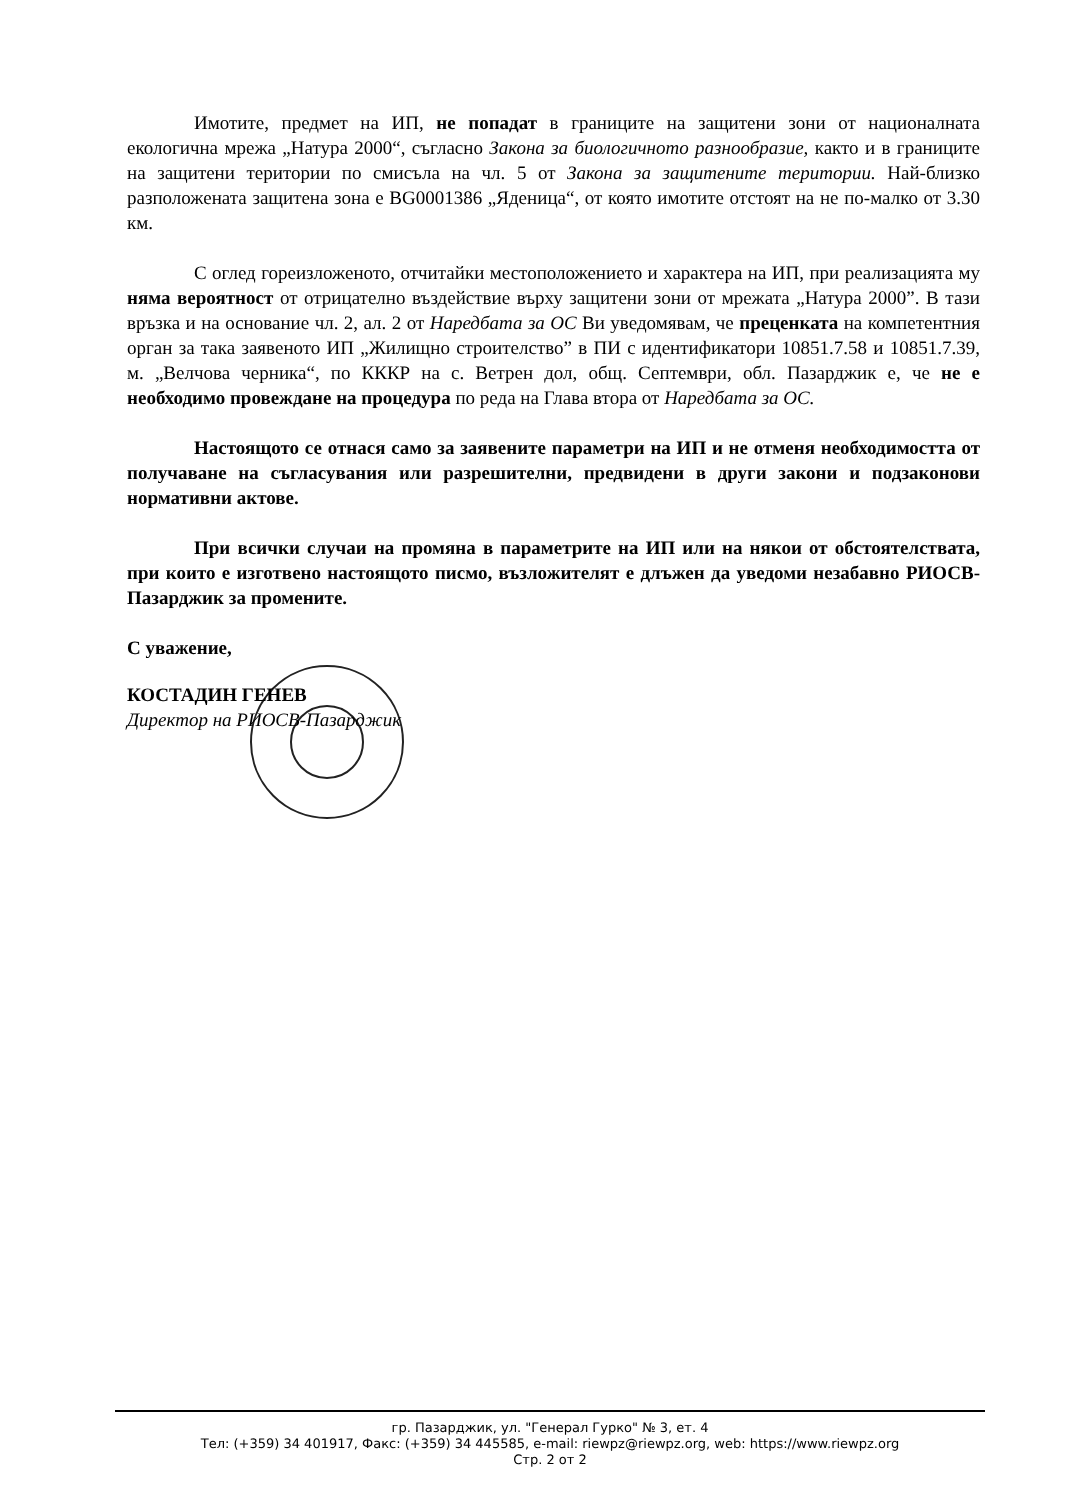Имотите, предмет на ИП, не попадат в границите на защитени зони от националната екологична мрежа „Натура 2000“, съгласно Закона за биологичното разнообразие, както и в границите на защитени територии по смисъла на чл. 5 от Закона за защитените територии. Най-близко разположената защитена зона е BG0001386 „Яденица“, от която имотите отстоят на не по-малко от 3.30 км.
С оглед гореизложеното, отчитайки местоположението и характера на ИП, при реализацията му няма вероятност от отрицателно въздействие върху защитени зони от мрежата „Натура 2000”. В тази връзка и на основание чл. 2, ал. 2 от Наредбата за ОС Ви уведомявам, че преценката на компетентния орган за така заявеното ИП „Жилищно строителство” в ПИ с идентификатори 10851.7.58 и 10851.7.39, м. „Велчова черника“, по КККР на с. Ветрен дол, общ. Септември, обл. Пазарджик е, че не е необходимо провеждане на процедура по реда на Глава втора от Наредбата за ОС.
Настоящото се отнася само за заявените параметри на ИП и не отменя необходимостта от получаване на съгласувания или разрешителни, предвидени в други закони и подзаконови нормативни актове.
При всички случаи на промяна в параметрите на ИП или на някои от обстоятелствата, при които е изготвено настоящото писмо, възложителят е длъжен да уведоми незабавно РИОСВ-Пазарджик за промените.
С уважение,
КОСТАДИН ГЕНЕВ
Директор на РИОСВ-Пазарджик
гр. Пазарджик, ул. "Генерал Гурко" № 3, ет. 4
Тел: (+359) 34 401917, Факс: (+359) 34 445585, e-mail: riewpz@riewpz.org, web: https://www.riewpz.org
Стр. 2 от 2